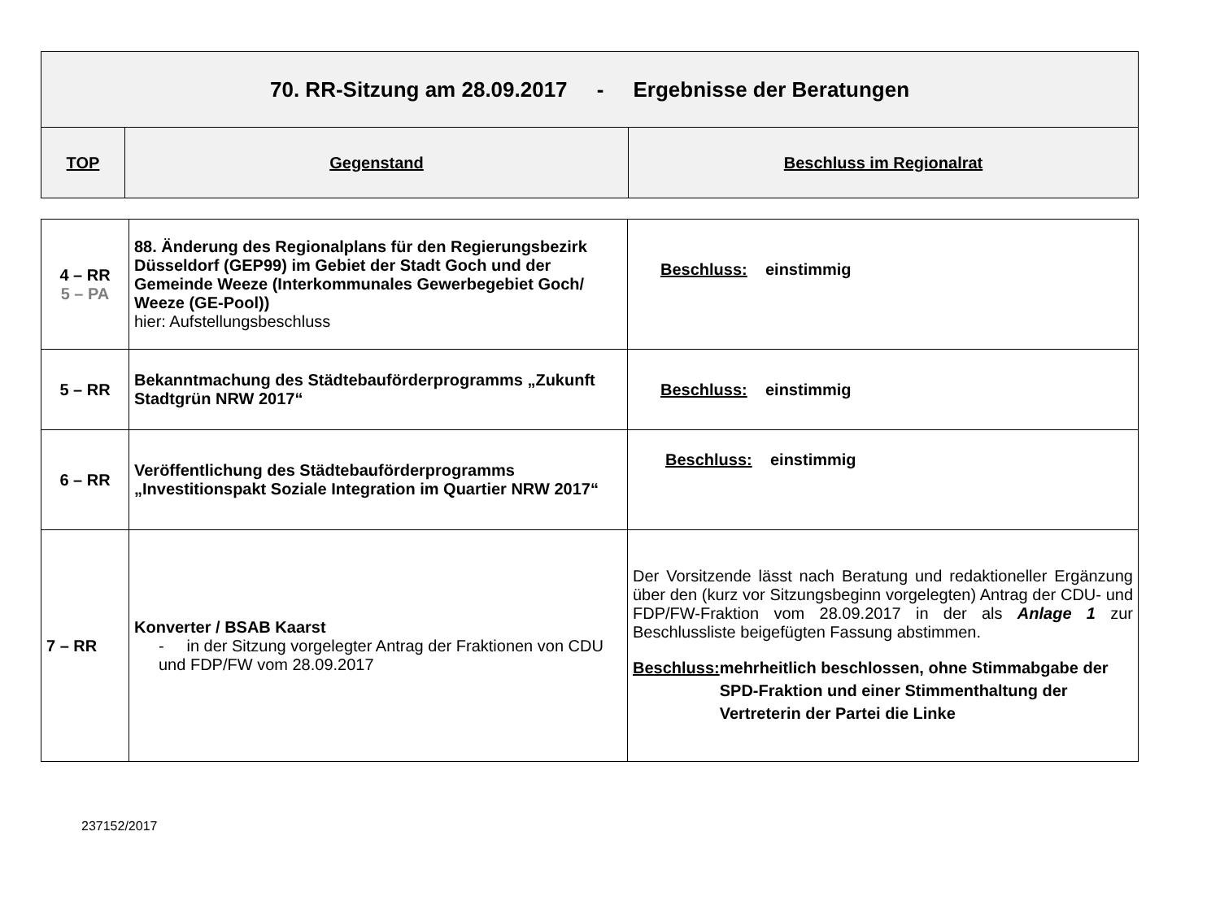| 70. RR-Sitzung am 28.09.2017 - Ergebnisse der Beratungen | | |
| --- | --- | --- |
| TOP | Gegenstand | Beschluss im Regionalrat |
| 4 – RR 5 – PA | 88. Änderung des Regionalplans für den Regierungsbezirk Düsseldorf (GEP99) im Gebiet der Stadt Goch und der Gemeinde Weeze (Interkommunales Gewerbegebiet Goch/ Weeze (GE-Pool)) hier: Aufstellungsbeschluss | Beschluss: einstimmig |
| 5 – RR | Bekanntmachung des Städtebauförderprogramms „Zukunft Stadtgrün NRW 2017“ | Beschluss: einstimmig |
| 6 – RR | Veröffentlichung des Städtebauförderprogramms „Investitionspakt Soziale Integration im Quartier NRW 2017“ | Beschluss: einstimmig |
| 7 – RR | Konverter / BSAB Kaarst - in der Sitzung vorgelegter Antrag der Fraktionen von CDU und FDP/FW vom 28.09.2017 | Der Vorsitzende lässt nach Beratung und redaktioneller Ergänzung über den (kurz vor Sitzungsbeginn vorgelegten) Antrag der CDU- und FDP/FW-Fraktion vom 28.09.2017 in der als Anlage 1 zur Beschlussliste beigefügten Fassung abstimmen. Beschluss: mehrheitlich beschlossen, ohne Stimmabgabe der SPD-Fraktion und einer Stimmenthaltung der Vertreterin der Partei die Linke |
237152/2017